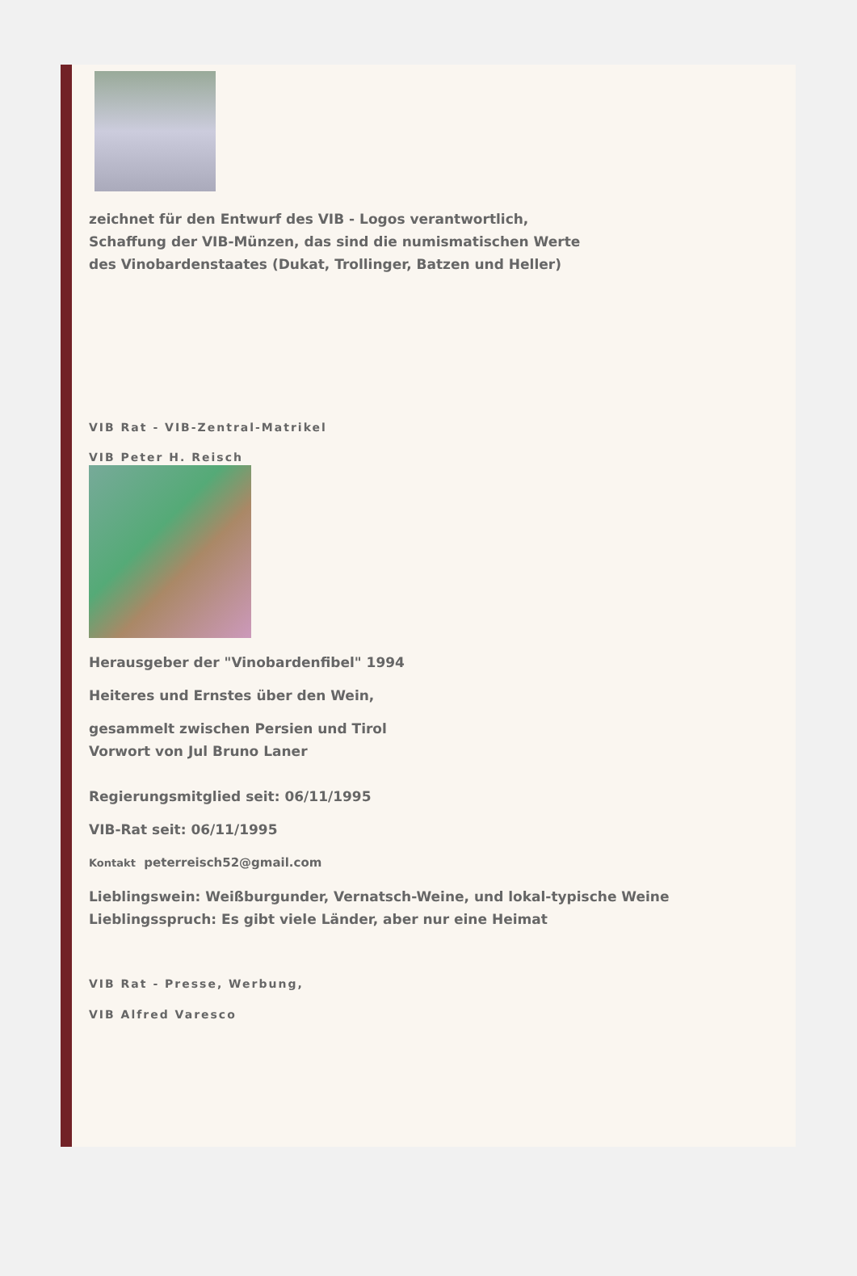zeichnet für den Entwurf des VIB - Logos verantwortlich,
Schaffung der VIB-Münzen, das sind die numismatischen Werte
des Vinobardenstaates (Dukat, Trollinger, Batzen und Heller)
VIB Rat - VIB-Zentral-Matrikel
VIB Peter H. Reisch
Herausgeber der "Vinobardenfibel" 1994
Heiteres und Ernstes über den Wein,
gesammelt zwischen Persien und Tirol
Vorwort von Jul Bruno Laner
Regierungsmitglied seit: 06/11/1995
VIB-Rat seit: 06/11/1995
Kontakt peterreisch52@gmail.com
Lieblingswein: Weißburgunder, Vernatsch-Weine, und lokal-typische Weine
Lieblingsspruch: Es gibt viele Länder, aber nur eine Heimat
VIB Rat - Presse, Werbung,
VIB Alfred Varesco